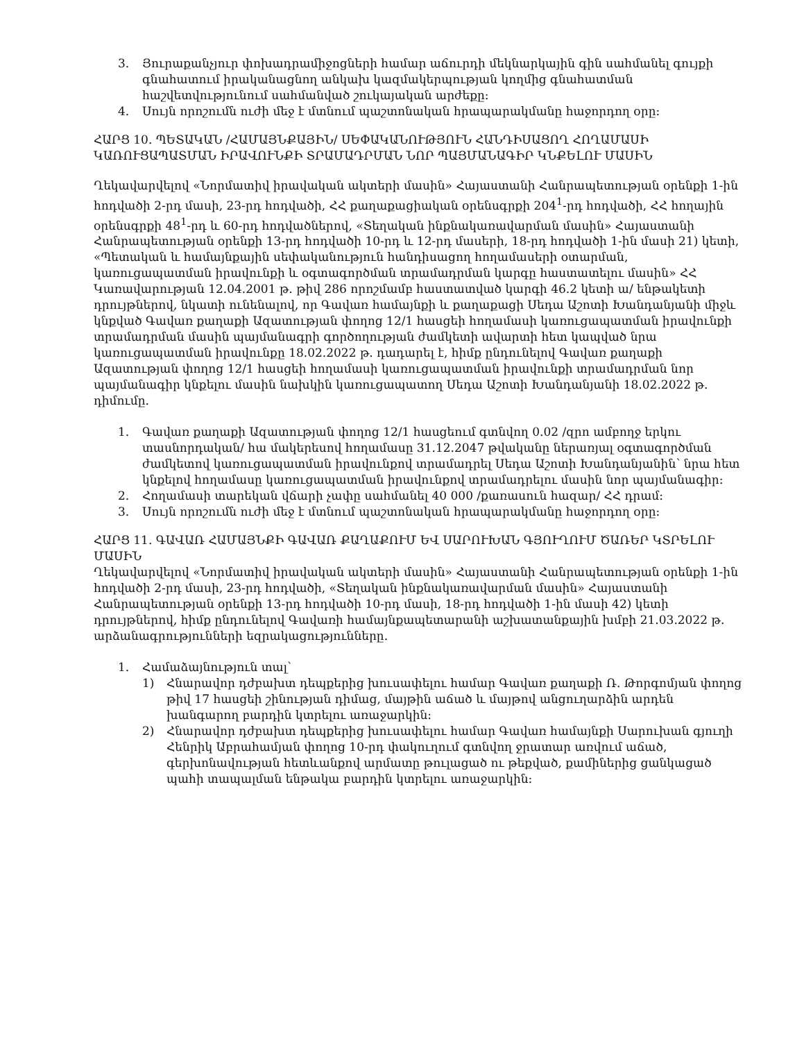3. Յուրաքանչյուր փոխադրամիջոցների համար աճուրդի մեկնարկային գին սահմանել գույքի գնահատում իրականացնող անկախ կազմակերպության կողմից գնահատման հաշվետվությունում սահմանված շուկայական արժեքը:
4. Սույն որոշումն ուժի մեջ է մտնում պաշտոնական հրապարակմանը հաջորդող օրը:
ՀԱՐՑ 10. ՊԵՏԱԿԱՆ /ՀԱՄԱՅՆՔԱՅԻՆ/ ՍԵՓԱԿԱՆՈՒԹՅՈՒՆ ՀԱՆԴԻՍԱՑՈՂ ՀՈՂԱՄԱՍԻ ԿԱՌՈՒՑԱՊԱՏՄԱՆ ԻՐԱՎՈՒՆՔԻ ՏՐԱՄԱԴՐՄԱՆ ՆՈՐ ՊԱՅՄԱՆԱԳԻՐ ԿՆՔԵԼՈՒ ՄԱՍԻՆ
Ղեկավարվելով «Նորմատիվ իրավական ակտերի մասին» Հայաստանի Հանրապետության օրենքի 1-ին հոդվածի 2-րդ մասի, 23-րդ հոդվածի, ՀՀ քաղաքացիական օրենսգրքի 204<sup>1</sup>-րդ հոդվածի, ՀՀ հողային օրենսգրքի 48<sup>1</sup>-րդ և 60-րդ հոդվածներով, «Տեղական ինքնակառավարման մասին» Հայաստանի Հանրապետության օրենքի 13-րդ հոդվածի 10-րդ և 12-րդ մասերի, 18-րդ հոդվածի 1-ին մասի 21) կետի, «Պետական և համայնքային սեփականություն հանդիսացող հողամասերի օտարման, կառուցապատման իրավունքի և օգտագործման տրամադրման կարգը հաստատելու մասին» ՀՀ Կառավարության 12.04.2001 թ. թիվ 286 որոշմամբ հաստատված կարգի 46.2 կետի ա/ ենթակետի դրույթներով, նկատի ունենալով, որ Գավառ համայնքի և քաղաքացի Սեդա Աշոտի Խանդանյանի միջև կնքված Գավառ քաղաքի Ազատության փողոց 12/1 հասցեի հողամասի կառուցապատման իրավունքի տրամադրման մասին պայմանագրի գործողության ժամկետի ավարտի հետ կապված նրա կառուցապատման իրավունքը 18.02.2022 թ. դադարել է, հիմք ընդունելով Գավառ քաղաքի Ազատության փողոց 12/1 հասցեի հողամասի կառուցապատման իրավունքի տրամադրման նոր պայմանագիր կնքելու մասին նախկին կառուցապատող Սեդա Աշոտի Խանդանյանի 18.02.2022 թ. դիմումը.
1. Գավառ քաղաքի Ազատության փողոց 12/1 հասցեում գտնվող 0.02 /զրո ամբողջ երկու տասնորդական/ հա մակերեսով հողամասը 31.12.2047 թվականը ներառյալ օգտագործման ժամկետով կառուցապատման իրավունքով տրամադրել Սեդա Աշոտի Խանդանյանին՝ նրա հետ կնքելով հողամասը կառուցապատման իրավունքով տրամադրելու մասին նոր պայմանագիր:
2. Հողամասի տարեկան վճարի չափը սահմանել 40 000 /քառասուն հազար/ ՀՀ դրամ:
3. Սույն որոշումն ուժի մեջ է մտնում պաշտոնական հրապարակմանը հաջորդող օրը:
ՀԱՐՑ 11. ԳԱՎԱՌ ՀԱՄԱՅՆՔԻ ԳԱՎԱՌ ՔԱՂԱՔՈՒՄ ԵՎ ՍԱՐՈՒԽԱՆ ԳՅՈՒՂՈՒՄ ԾԱՌԵՐ ԿՏՐԵԼՈՒ ՄԱՍԻՆ
Ղեկավարվելով «Նորմատիվ իրավական ակտերի մասին» Հայաստանի Հանրապետության օրենքի 1-ին հոդվածի 2-րդ մասի, 23-րդ հոդվածի, «Տեղական ինքնակառավարման մասին» Հայաստանի Հանրապետության օրենքի 13-րդ հոդվածի 10-րդ մասի, 18-րդ հոդվածի 1-ին մասի 42) կետի դրույթներով, հիմք ընդունելով Գավառի համայնքապետարանի աշխատանքային խմբի 21.03.2022 թ. արձանագրությունների եզրակացությունները.
1. Համաձայնություն տալ՝
1) Հնարավոր դժբախտ դեպքերից խուսափելու համար Գավառ քաղաքի Ռ. Թորգոմյան փողոց թիվ 17 հասցեի շինության դիմաց, մայթին աճած և մայթով անցուղարձին արդեն խանգարող բարդին կտրելու առաջարկին:
2) Հնարավոր դժբախտ դեպքերից խուսափելու համար Գավառ համայնքի Սարուխան գյուղի Հենրիկ Աբրահամյան փողոց 10-րդ փակուղում գտնվող ջրատար առվում աճած, գերխոնավության հետևանքով արմատը թուլացած ու թեքված, քամիներից ցանկացած պահի տապալման ենթակա բարդին կտրելու առաջարկին: